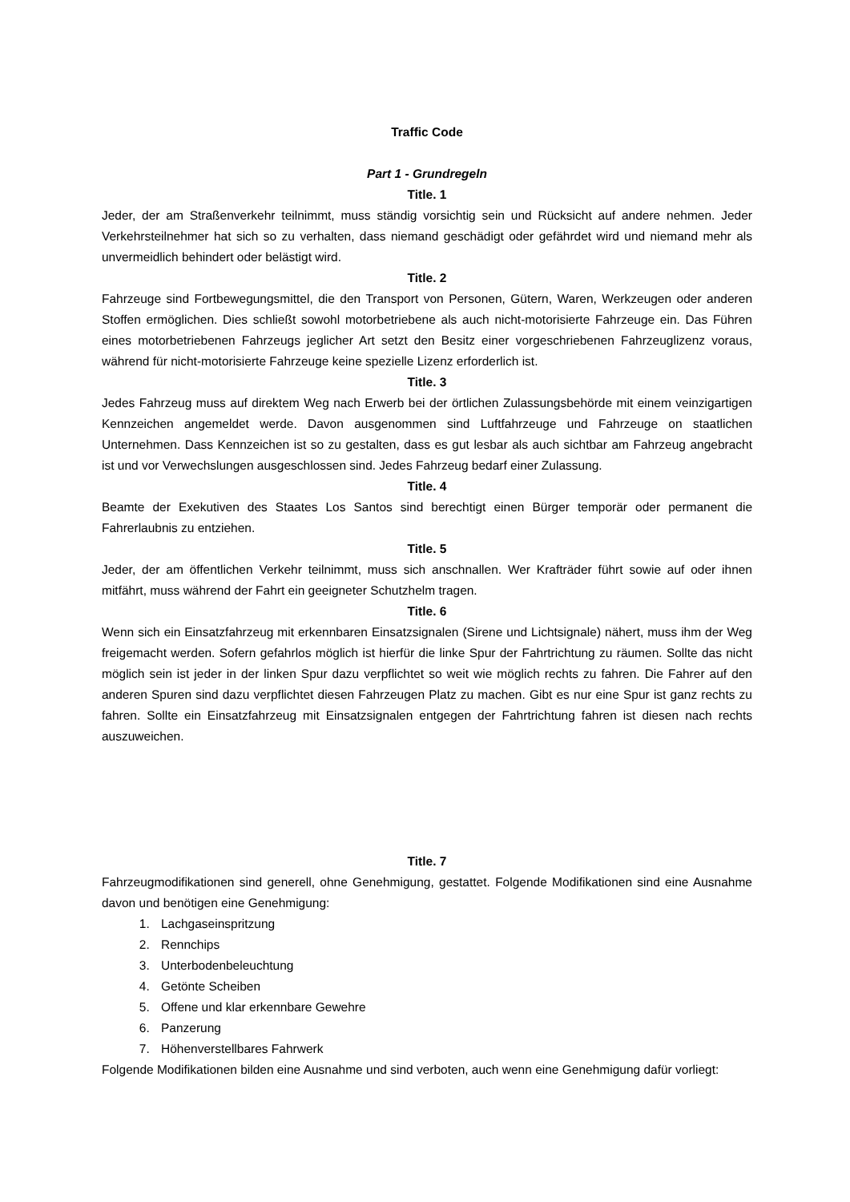Traffic Code
Part 1 - Grundregeln
Title. 1
Jeder, der am Straßenverkehr teilnimmt, muss ständig vorsichtig sein und Rücksicht auf andere nehmen. Jeder Verkehrsteilnehmer hat sich so zu verhalten, dass niemand geschädigt oder gefährdet wird und niemand mehr als unvermeidlich behindert oder belästigt wird.
Title. 2
Fahrzeuge sind Fortbewegungsmittel, die den Transport von Personen, Gütern, Waren, Werkzeugen oder anderen Stoffen ermöglichen. Dies schließt sowohl motorbetriebene als auch nicht-motorisierte Fahrzeuge ein. Das Führen eines motorbetriebenen Fahrzeugs jeglicher Art setzt den Besitz einer vorgeschriebenen Fahrzeuglizenz voraus, während für nicht-motorisierte Fahrzeuge keine spezielle Lizenz erforderlich ist.
Title. 3
Jedes Fahrzeug muss auf direktem Weg nach Erwerb bei der örtlichen Zulassungsbehörde mit einem veinzigartigen Kennzeichen angemeldet werde. Davon ausgenommen sind Luftfahrzeuge und Fahrzeuge on staatlichen Unternehmen. Dass Kennzeichen ist so zu gestalten, dass es gut lesbar als auch sichtbar am Fahrzeug angebracht ist und vor Verwechslungen ausgeschlossen sind. Jedes Fahrzeug bedarf einer Zulassung.
Title. 4
Beamte der Exekutiven des Staates Los Santos sind berechtigt einen Bürger temporär oder permanent die Fahrerlaubnis zu entziehen.
Title. 5
Jeder, der am öffentlichen Verkehr teilnimmt, muss sich anschnallen. Wer Krafträder führt sowie auf oder ihnen mitfährt, muss während der Fahrt ein geeigneter Schutzhelm tragen.
Title. 6
Wenn sich ein Einsatzfahrzeug mit erkennbaren Einsatzsignalen (Sirene und Lichtsignale) nähert, muss ihm der Weg freigemacht werden. Sofern gefahrlos möglich ist hierfür die linke Spur der Fahrtrichtung zu räumen. Sollte das nicht möglich sein ist jeder in der linken Spur dazu verpflichtet so weit wie möglich rechts zu fahren. Die Fahrer auf den anderen Spuren sind dazu verpflichtet diesen Fahrzeugen Platz zu machen. Gibt es nur eine Spur ist ganz rechts zu fahren. Sollte ein Einsatzfahrzeug mit Einsatzsignalen entgegen der Fahrtrichtung fahren ist diesen nach rechts auszuweichen.
Title. 7
Fahrzeugmodifikationen sind generell, ohne Genehmigung, gestattet. Folgende Modifikationen sind eine Ausnahme davon und benötigen eine Genehmigung:
1. Lachgaseinspritzung
2. Rennchips
3. Unterbodenbeleuchtung
4. Getönte Scheiben
5. Offene und klar erkennbare Gewehre
6. Panzerung
7. Höhenverstellbares Fahrwerk
Folgende Modifikationen bilden eine Ausnahme und sind verboten, auch wenn eine Genehmigung dafür vorliegt: